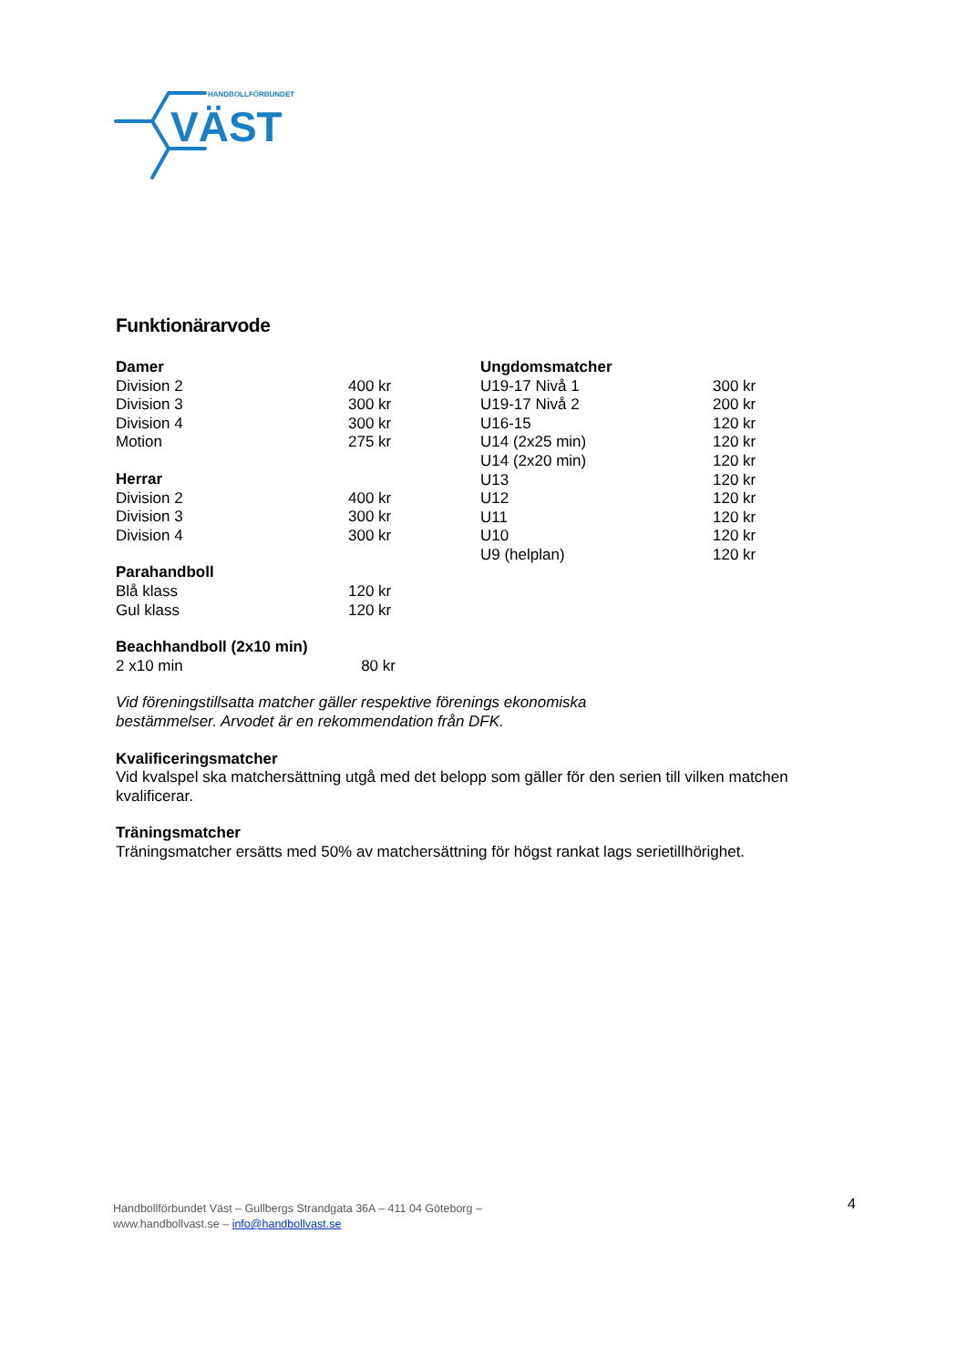HANDBOLLFÖRBUNDET
VÄST
Funktionärarvode
| Damer | |
| --- | --- |
| Division 2 | 400 kr |
| Division 3 | 300 kr |
| Division 4 | 300 kr |
| Motion | 275 kr |
| Herrar | |
| Division 2 | 400 kr |
| Division 3 | 300 kr |
| Division 4 | 300 kr |
| Parahandboll | |
| Blå klass | 120 kr |
| Gul klass | 120 kr |
| Beachhandboll (2x10 min) | |
| 2 x10 min | 80 kr |
| Ungdomsmatcher | |
| --- | --- |
| U19-17 Nivå 1 | 300 kr |
| U19-17 Nivå 2 | 200 kr |
| U16-15 | 120 kr |
| U14 (2x25 min) | 120 kr |
| U14 (2x20 min) | 120 kr |
| U13 | 120 kr |
| U12 | 120 kr |
| U11 | 120 kr |
| U10 | 120 kr |
| U9 (helplan) | 120 kr |
Vid föreningstillsatta matcher gäller respektive förenings ekonomiska
bestämmelser. Arvodet är en rekommendation från DFK.
Kvalificeringsmatcher
Vid kvalspel ska matchersättning utgå med det belopp som gäller för den serien till vilken matchen kvalificerar.
Träningsmatcher
Träningsmatcher ersätts med 50% av matchersättning för högst rankat lags serietillhörighet.
Handbollförbundet Väst – Gullbergs Strandgata 36A – 411 04 Göteborg –
www.handbollvast.se – info@handbollvast.se
4